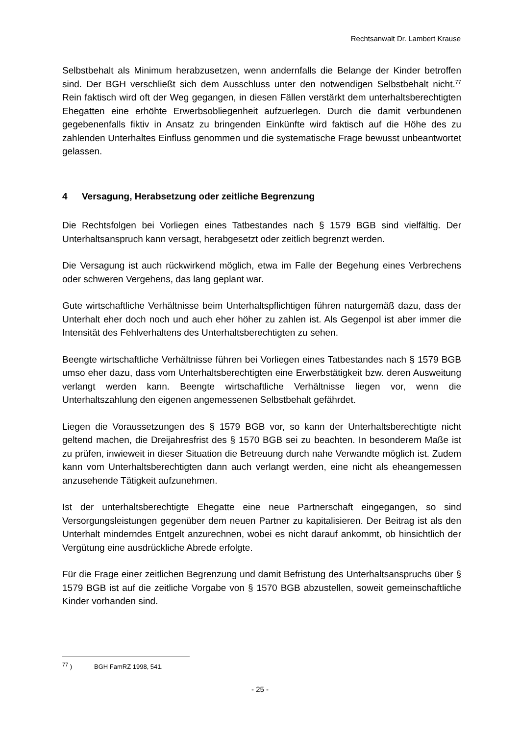Rechtsanwalt Dr. Lambert Krause
Selbstbehalt als Minimum herabzusetzen, wenn andernfalls die Belange der Kinder betroffen sind. Der BGH verschließt sich dem Ausschluss unter den notwendigen Selbstbehalt nicht.<sup>77</sup> Rein faktisch wird oft der Weg gegangen, in diesen Fällen verstärkt dem unterhaltsberechtigten Ehegatten eine erhöhte Erwerbsobliegenheit aufzuerlegen. Durch die damit verbundenen gegebenenfalls fiktiv in Ansatz zu bringenden Einkünfte wird faktisch auf die Höhe des zu zahlenden Unterhaltes Einfluss genommen und die systematische Frage bewusst unbeantwortet gelassen.
4 Versagung, Herabsetzung oder zeitliche Begrenzung
Die Rechtsfolgen bei Vorliegen eines Tatbestandes nach § 1579 BGB sind vielfältig. Der Unterhaltsanspruch kann versagt, herabgesetzt oder zeitlich begrenzt werden.
Die Versagung ist auch rückwirkend möglich, etwa im Falle der Begehung eines Verbrechens oder schweren Vergehens, das lang geplant war.
Gute wirtschaftliche Verhältnisse beim Unterhaltspflichtigen führen naturgemäß dazu, dass der Unterhalt eher doch noch und auch eher höher zu zahlen ist. Als Gegenpol ist aber immer die Intensität des Fehlverhaltens des Unterhaltsberechtigten zu sehen.
Beengte wirtschaftliche Verhältnisse führen bei Vorliegen eines Tatbestandes nach § 1579 BGB umso eher dazu, dass vom Unterhaltsberechtigten eine Erwerbstätigkeit bzw. deren Ausweitung verlangt werden kann. Beengte wirtschaftliche Verhältnisse liegen vor, wenn die Unterhaltszahlung den eigenen angemessenen Selbstbehalt gefährdet.
Liegen die Voraussetzungen des § 1579 BGB vor, so kann der Unterhaltsberechtigte nicht geltend machen, die Dreijahresfrist des § 1570 BGB sei zu beachten. In besonderem Maße ist zu prüfen, inwieweit in dieser Situation die Betreuung durch nahe Verwandte möglich ist. Zudem kann vom Unterhaltsberechtigten dann auch verlangt werden, eine nicht als eheangemessen anzusehende Tätigkeit aufzunehmen.
Ist der unterhaltsberechtigte Ehegatte eine neue Partnerschaft eingegangen, so sind Versorgungsleistungen gegenüber dem neuen Partner zu kapitalisieren. Der Beitrag ist als den Unterhalt minderndes Entgelt anzurechnen, wobei es nicht darauf ankommt, ob hinsichtlich der Vergütung eine ausdrückliche Abrede erfolgte.
Für die Frage einer zeitlichen Begrenzung und damit Befristung des Unterhaltsanspruchs über § 1579 BGB ist auf die zeitliche Vorgabe von § 1570 BGB abzustellen, soweit gemeinschaftliche Kinder vorhanden sind.
<sup>77</sup> ) BGH FamRZ 1998, 541.
- 25 -